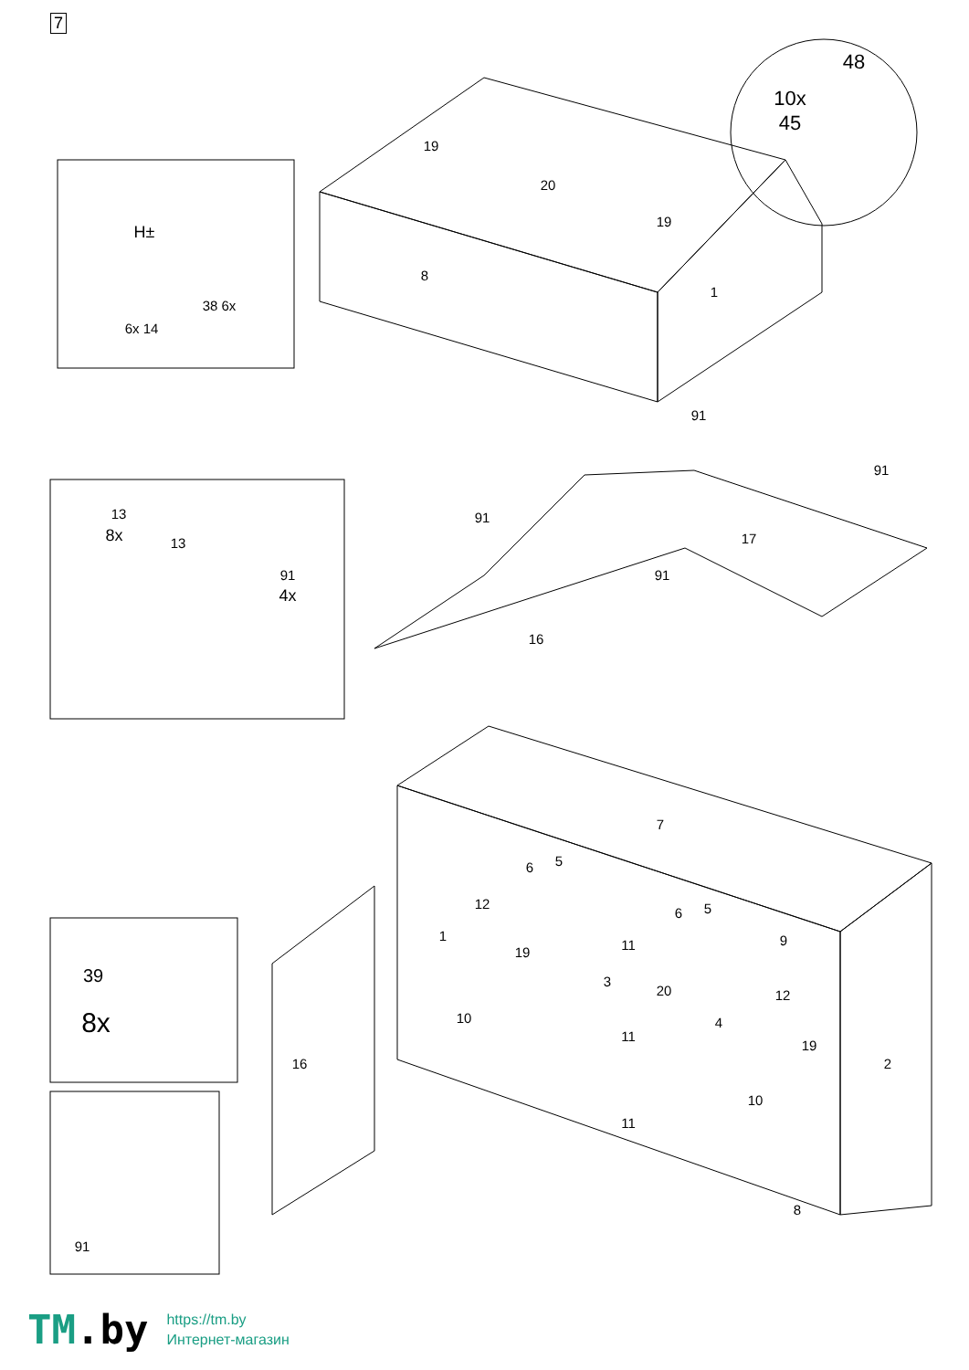7
19
20
19
8
1
48
10x
45
H±
38 6x
6x 14
13
8x
13
91
4x
91
91
91
91
17
16
7
6
5
12
1
19
6
5
9
11
3
20
12
4
10
11
19
2
16
10
11
8
39
8x
91
TM.by
https://tm.by
Интернет-магазин